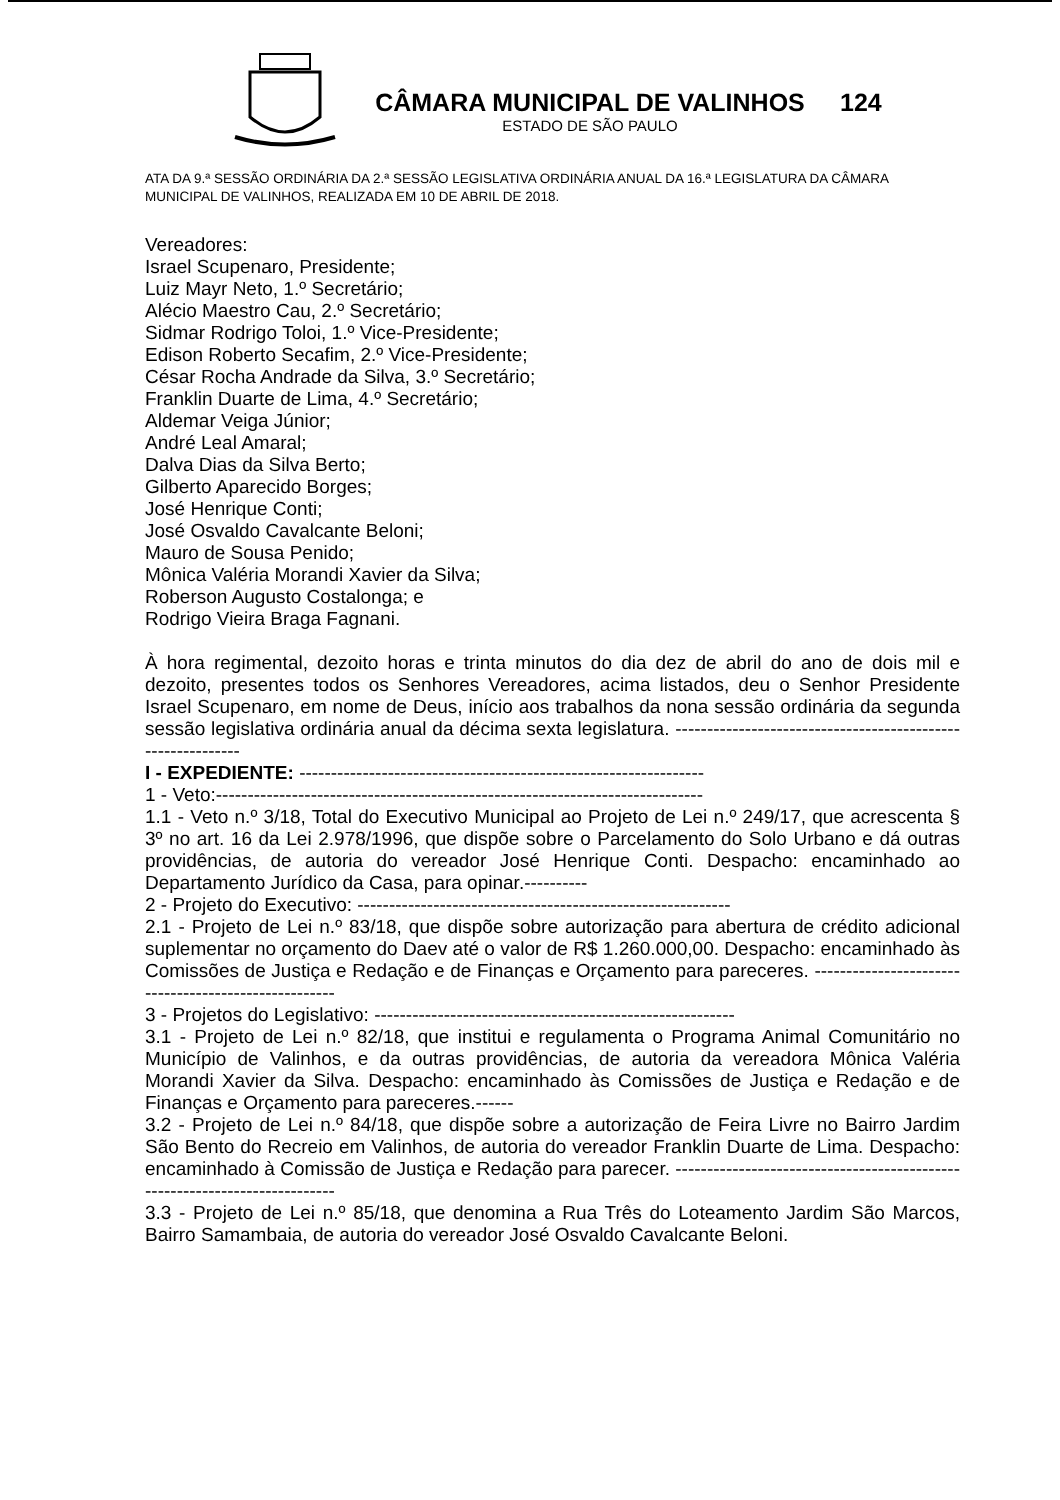CÂMARA MUNICIPAL DE VALINHOS
ESTADO DE SÃO PAULO
124
ATA DA 9.ª SESSÃO ORDINÁRIA DA 2.ª SESSÃO LEGISLATIVA ORDINÁRIA ANUAL DA 16.ª LEGISLATURA DA CÂMARA MUNICIPAL DE VALINHOS, REALIZADA EM 10 DE ABRIL DE 2018.
Vereadores:
Israel Scupenaro, Presidente;
Luiz Mayr Neto, 1.º Secretário;
Alécio Maestro Cau, 2.º Secretário;
Sidmar Rodrigo Toloi, 1.º Vice-Presidente;
Edison Roberto Secafim, 2.º Vice-Presidente;
César Rocha Andrade da Silva, 3.º Secretário;
Franklin Duarte de Lima, 4.º Secretário;
Aldemar Veiga Júnior;
André Leal Amaral;
Dalva Dias da Silva Berto;
Gilberto Aparecido Borges;
José Henrique Conti;
José Osvaldo Cavalcante Beloni;
Mauro de Sousa Penido;
Mônica Valéria Morandi Xavier da Silva;
Roberson Augusto Costalonga; e
Rodrigo Vieira Braga Fagnani.
À hora regimental, dezoito horas e trinta minutos do dia dez de abril do ano de dois mil e dezoito, presentes todos os Senhores Vereadores, acima listados, deu o Senhor Presidente Israel Scupenaro, em nome de Deus, início aos trabalhos da nona sessão ordinária da segunda sessão legislativa ordinária anual da décima sexta legislatura. ------------------------------------------------------------
I - EXPEDIENTE: ----------------------------------------------------------------
1 - Veto:-----------------------------------------------------------------------------
1.1 - Veto n.º 3/18, Total do Executivo Municipal ao Projeto de Lei n.º 249/17, que acrescenta § 3º no art. 16 da Lei 2.978/1996, que dispõe sobre o Parcelamento do Solo Urbano e dá outras providências, de autoria do vereador José Henrique Conti. Despacho: encaminhado ao Departamento Jurídico da Casa, para opinar.----------
2 - Projeto do Executivo: -----------------------------------------------------------
2.1 - Projeto de Lei n.º 83/18, que dispõe sobre autorização para abertura de crédito adicional suplementar no orçamento do Daev até o valor de R$ 1.260.000,00. Despacho: encaminhado às Comissões de Justiça e Redação e de Finanças e Orçamento para pareceres. -----------------------------------------------------
3 - Projetos do Legislativo: ---------------------------------------------------------
3.1 - Projeto de Lei n.º 82/18, que institui e regulamenta o Programa Animal Comunitário no Município de Valinhos, e da outras providências, de autoria da vereadora Mônica Valéria Morandi Xavier da Silva. Despacho: encaminhado às Comissões de Justiça e Redação e de Finanças e Orçamento para pareceres.------
3.2 - Projeto de Lei n.º 84/18, que dispõe sobre a autorização de Feira Livre no Bairro Jardim São Bento do Recreio em Valinhos, de autoria do vereador Franklin Duarte de Lima. Despacho: encaminhado à Comissão de Justiça e Redação para parecer. ---------------------------------------------------------------------------
3.3 - Projeto de Lei n.º 85/18, que denomina a Rua Três do Loteamento Jardim São Marcos, Bairro Samambaia, de autoria do vereador José Osvaldo Cavalcante Beloni.